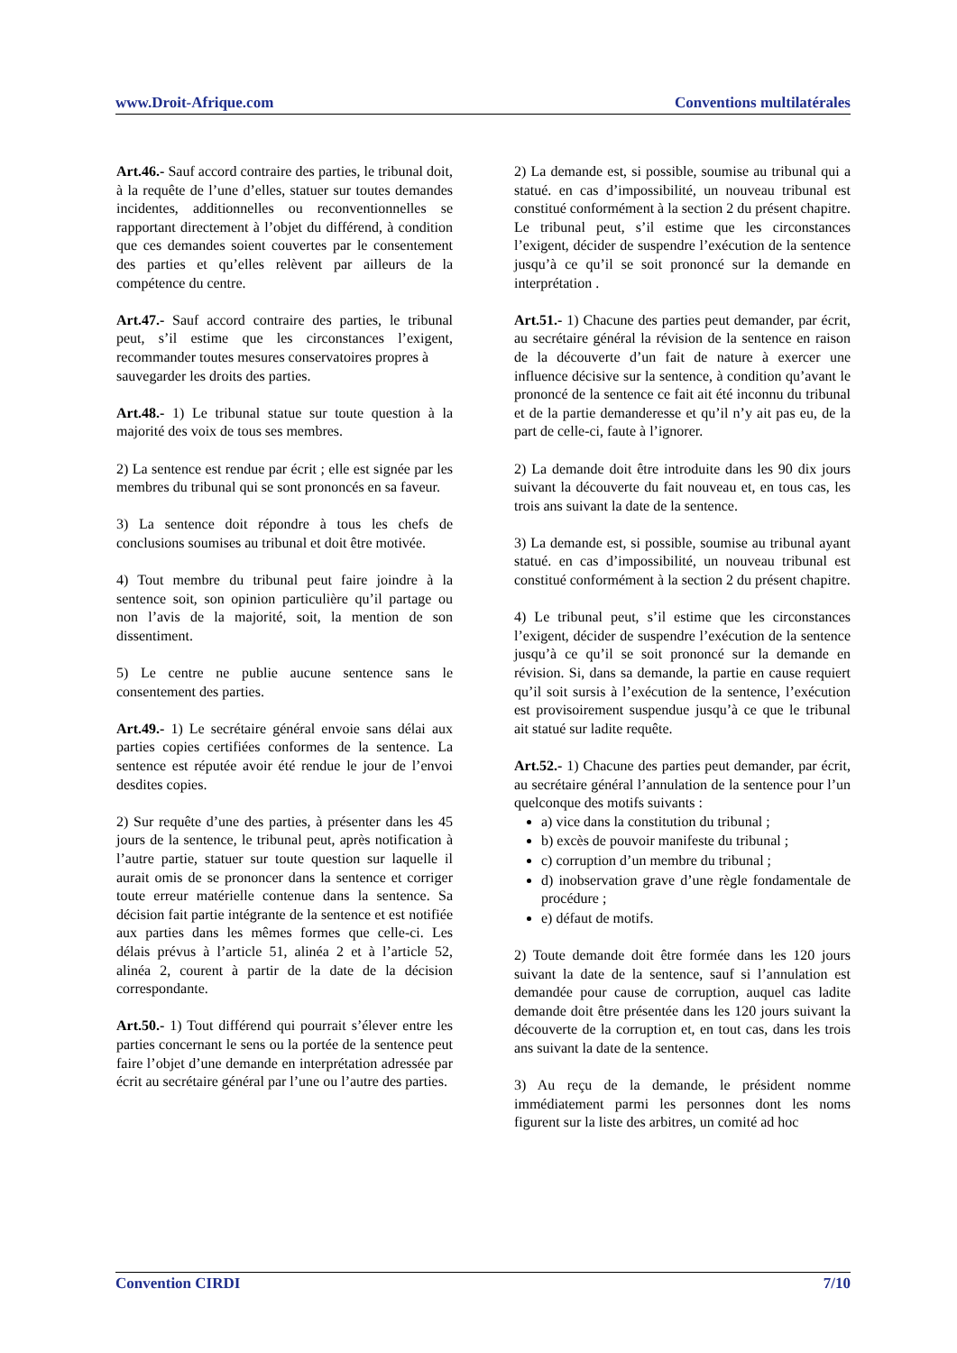www.Droit-Afrique.com Conventions multilatérales
Art.46.- Sauf accord contraire des parties, le tribunal doit, à la requête de l’une d’elles, statuer sur toutes demandes incidentes, additionnelles ou reconventionnelles se rapportant directement à l’objet du différend, à condition que ces demandes soient couvertes par le consentement des parties et qu’elles relèvent par ailleurs de la compétence du centre.
Art.47.- Sauf accord contraire des parties, le tribunal peut, s’il estime que les circonstances l’exigent, recommander toutes mesures conservatoires propres à
sauvegarder les droits des parties.
Art.48.- 1) Le tribunal statue sur toute question à la majorité des voix de tous ses membres.
2) La sentence est rendue par écrit ; elle est signée par les membres du tribunal qui se sont prononcés en sa faveur.
3) La sentence doit répondre à tous les chefs de conclusions soumises au tribunal et doit être motivée.
4) Tout membre du tribunal peut faire joindre à la sentence soit, son opinion particulière qu’il partage ou non l’avis de la majorité, soit, la mention de son dissentiment.
5) Le centre ne publie aucune sentence sans le consentement des parties.
Art.49.- 1) Le secrétaire général envoie sans délai aux parties copies certifiées conformes de la sentence. La sentence est réputée avoir été rendue le jour de l’envoi desdites copies.
2) Sur requête d’une des parties, à présenter dans les 45 jours de la sentence, le tribunal peut, après notification à l’autre partie, statuer sur toute question sur laquelle il aurait omis de se prononcer dans la sentence et corriger toute erreur matérielle contenue dans la sentence. Sa décision fait partie intégrante de la sentence et est notifiée aux parties dans les mêmes formes que celle-ci. Les délais prévus à l’article 51, alinéa 2 et à l’article 52, alinéa 2, courent à partir de la date de la décision correspondante.
Art.50.- 1) Tout différend qui pourrait s’élever entre les parties concernant le sens ou la portée de la sentence peut faire l’objet d’une demande en interprétation adressée par écrit au secrétaire général par l’une ou l’autre des parties.
2) La demande est, si possible, soumise au tribunal qui a statué. en cas d’impossibilité, un nouveau tribunal est constitué conformément à la section 2 du présent chapitre. Le tribunal peut, s’il estime que les circonstances l’exigent, décider de suspendre l’exécution de la sentence jusqu’à ce qu’il se soit prononcé sur la demande en interprétation .
Art.51.- 1) Chacune des parties peut demander, par écrit, au secrétaire général la révision de la sentence en raison de la découverte d’un fait de nature à exercer une influence décisive sur la sentence, à condition qu’avant le prononcé de la sentence ce fait ait été inconnu du tribunal et de la partie demanderesse et qu’il n’y ait pas eu, de la part de celle-ci, faute à l’ignorer.
2) La demande doit être introduite dans les 90 dix jours suivant la découverte du fait nouveau et, en tous cas, les trois ans suivant la date de la sentence.
3) La demande est, si possible, soumise au tribunal ayant statué. en cas d’impossibilité, un nouveau tribunal est constitué conformément à la section 2 du présent chapitre.
4) Le tribunal peut, s’il estime que les circonstances l’exigent, décider de suspendre l’exécution de la sentence jusqu’à ce qu’il se soit prononcé sur la demande en révision. Si, dans sa demande, la partie en cause requiert qu’il soit sursis à l’exécution de la sentence, l’exécution est provisoirement suspendue jusqu’à ce que le tribunal ait statué sur ladite requête.
Art.52.- 1) Chacune des parties peut demander, par écrit, au secrétaire général l’annulation de la sentence pour l’un quelconque des motifs suivants :
a) vice dans la constitution du tribunal ;
b) excès de pouvoir manifeste du tribunal ;
c) corruption d’un membre du tribunal ;
d) inobservation grave d’une règle fondamentale de procédure ;
e) défaut de motifs.
2) Toute demande doit être formée dans les 120 jours suivant la date de la sentence, sauf si l’annulation est demandée pour cause de corruption, auquel cas ladite demande doit être présentée dans les 120 jours suivant la découverte de la corruption et, en tout cas, dans les trois ans suivant la date de la sentence.
3) Au reçu de la demande, le président nomme immédiatement parmi les personnes dont les noms figurent sur la liste des arbitres, un comité ad hoc
Convention CIRDI 7/10